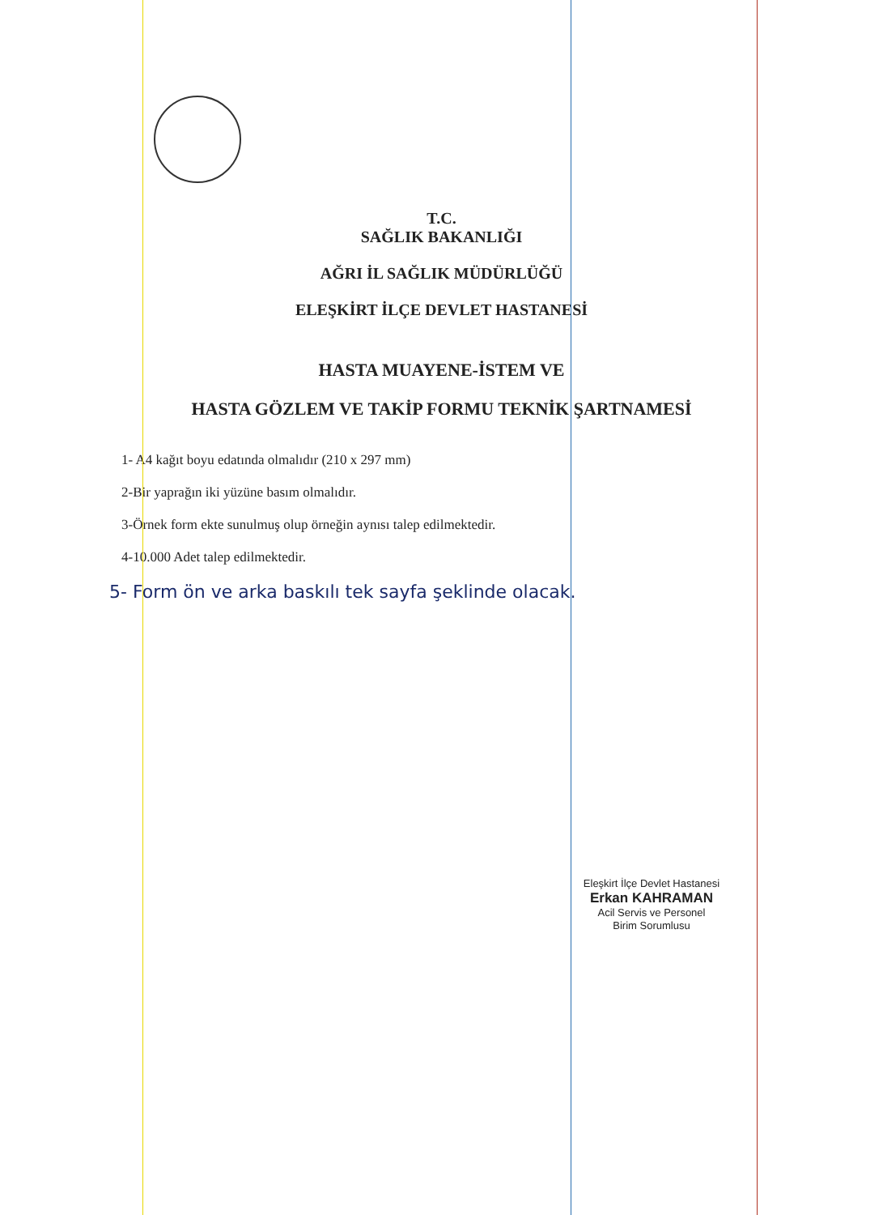T.C.
SAĞLIK BAKANLIĞI
AĞRI İL SAĞLIK MÜDÜRLÜĞÜ
ELEŞKİRT İLÇE DEVLET HASTANESİ
HASTA MUAYENE-İSTEM VE
HASTA GÖZLEM VE TAKİP FORMU TEKNİK ŞARTNAMESİ
1- A4 kağıt boyu edatında olmalıdır (210 x 297 mm)
2-Bir yaprağın iki yüzüne basım olmalıdır.
3-Örnek form ekte sunulmuş olup örneğin aynısı talep edilmektedir.
4-10.000 Adet talep edilmektedir.
5- Form ön ve arka baskılı tek sayfa şeklinde olacak.
Eleşkirt İlçe Devlet Hastanesi
Erkan KAHRAMAN
Acil Servis ve Personel
Birim Sorumlusu